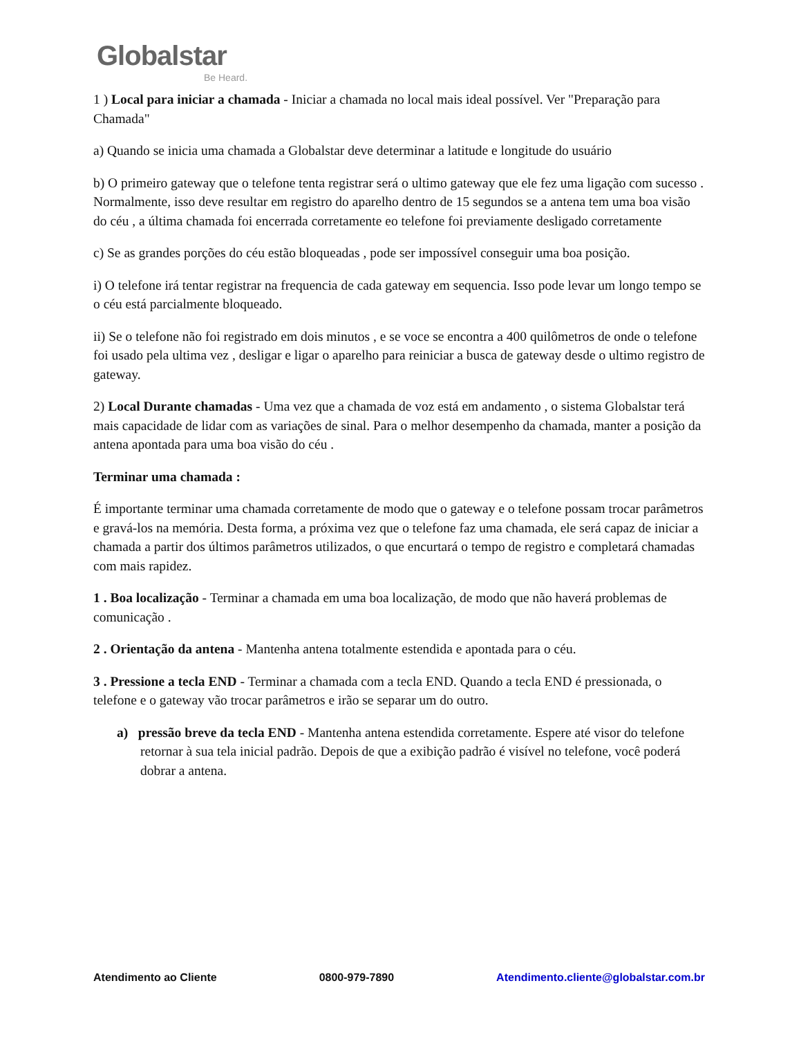Globalstar
Be Heard.
1 ) Local para iniciar a chamada - Iniciar a chamada no local mais ideal possível. Ver "Preparação para Chamada"
a) Quando se inicia uma chamada a Globalstar deve determinar a latitude e longitude do usuário
b) O primeiro gateway que o telefone tenta registrar será o ultimo gateway que ele fez uma ligação com sucesso . Normalmente, isso deve resultar em registro do aparelho dentro de 15 segundos se a antena tem uma boa visão do céu , a última chamada foi encerrada corretamente eo telefone foi previamente desligado corretamente
c) Se as grandes porções do céu estão bloqueadas , pode ser impossível conseguir uma boa posição.
i) O telefone irá tentar registrar na frequencia de cada gateway em sequencia. Isso pode levar um longo tempo se o céu está parcialmente bloqueado.
ii) Se o telefone não foi registrado em dois minutos , e se voce se encontra a 400 quilômetros de onde o telefone foi usado pela ultima vez , desligar e ligar o aparelho para reiniciar a busca de gateway desde o ultimo registro de gateway.
2) Local Durante chamadas - Uma vez que a chamada de voz está em andamento , o sistema Globalstar terá mais capacidade de lidar com as variações de sinal. Para o melhor desempenho da chamada, manter a posição da antena apontada para uma boa visão do céu .
Terminar uma chamada :
É importante terminar uma chamada corretamente de modo que o gateway e o telefone possam trocar parâmetros e gravá-los na memória. Desta forma, a próxima vez que o telefone faz uma chamada, ele será capaz de iniciar a chamada a partir dos últimos parâmetros utilizados, o que encurtará o tempo de registro e completará chamadas com mais rapidez.
1 . Boa localização - Terminar a chamada em uma boa localização, de modo que não haverá problemas de comunicação .
2 . Orientação da antena - Mantenha antena totalmente estendida e apontada para o céu.
3 . Pressione a tecla END - Terminar a chamada com a tecla END. Quando a tecla END é pressionada, o telefone e o gateway vão trocar parâmetros e irão se separar um do outro.
a) pressão breve da tecla END - Mantenha antena estendida corretamente. Espere até visor do telefone retornar à sua tela inicial padrão. Depois de que a exibição padrão é visível no telefone, você poderá dobrar a antena.
Atendimento ao Cliente 0800-979-7890 Atendimento.cliente@globalstar.com.br